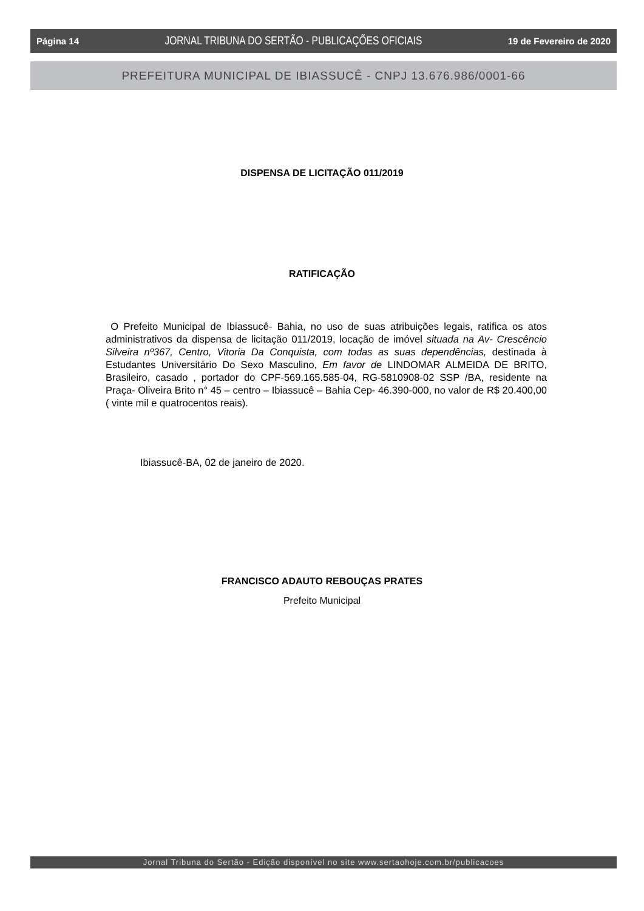Página 14 JORNAL TRIBUNA DO SERTÃO - PUBLICAÇÕES OFICIAIS 19 de Fevereiro de 2020
PREFEITURA MUNICIPAL DE IBIASSUCÊ - CNPJ 13.676.986/0001-66
DISPENSA DE LICITAÇÃO 011/2019
RATIFICAÇÃO
O Prefeito Municipal de Ibiassucê- Bahia, no uso de suas atribuições legais, ratifica os atos administrativos da dispensa de licitação 011/2019, locação de imóvel situada na Av- Crescêncio Silveira nº367, Centro, Vitoria Da Conquista, com todas as suas dependências, destinada à Estudantes Universitário Do Sexo Masculino, Em favor de LINDOMAR ALMEIDA DE BRITO, Brasileiro, casado , portador do CPF-569.165.585-04, RG-5810908-02 SSP /BA, residente na Praça- Oliveira Brito n° 45 – centro – Ibiassucê – Bahia Cep- 46.390-000, no valor de R$ 20.400,00 ( vinte mil e quatrocentos reais).
Ibiassucê-BA, 02 de janeiro de 2020.
FRANCISCO ADAUTO REBOUÇAS PRATES
Prefeito Municipal
Jornal Tribuna do Sertão - Edição disponível no site www.sertaohoje.com.br/publicacoes